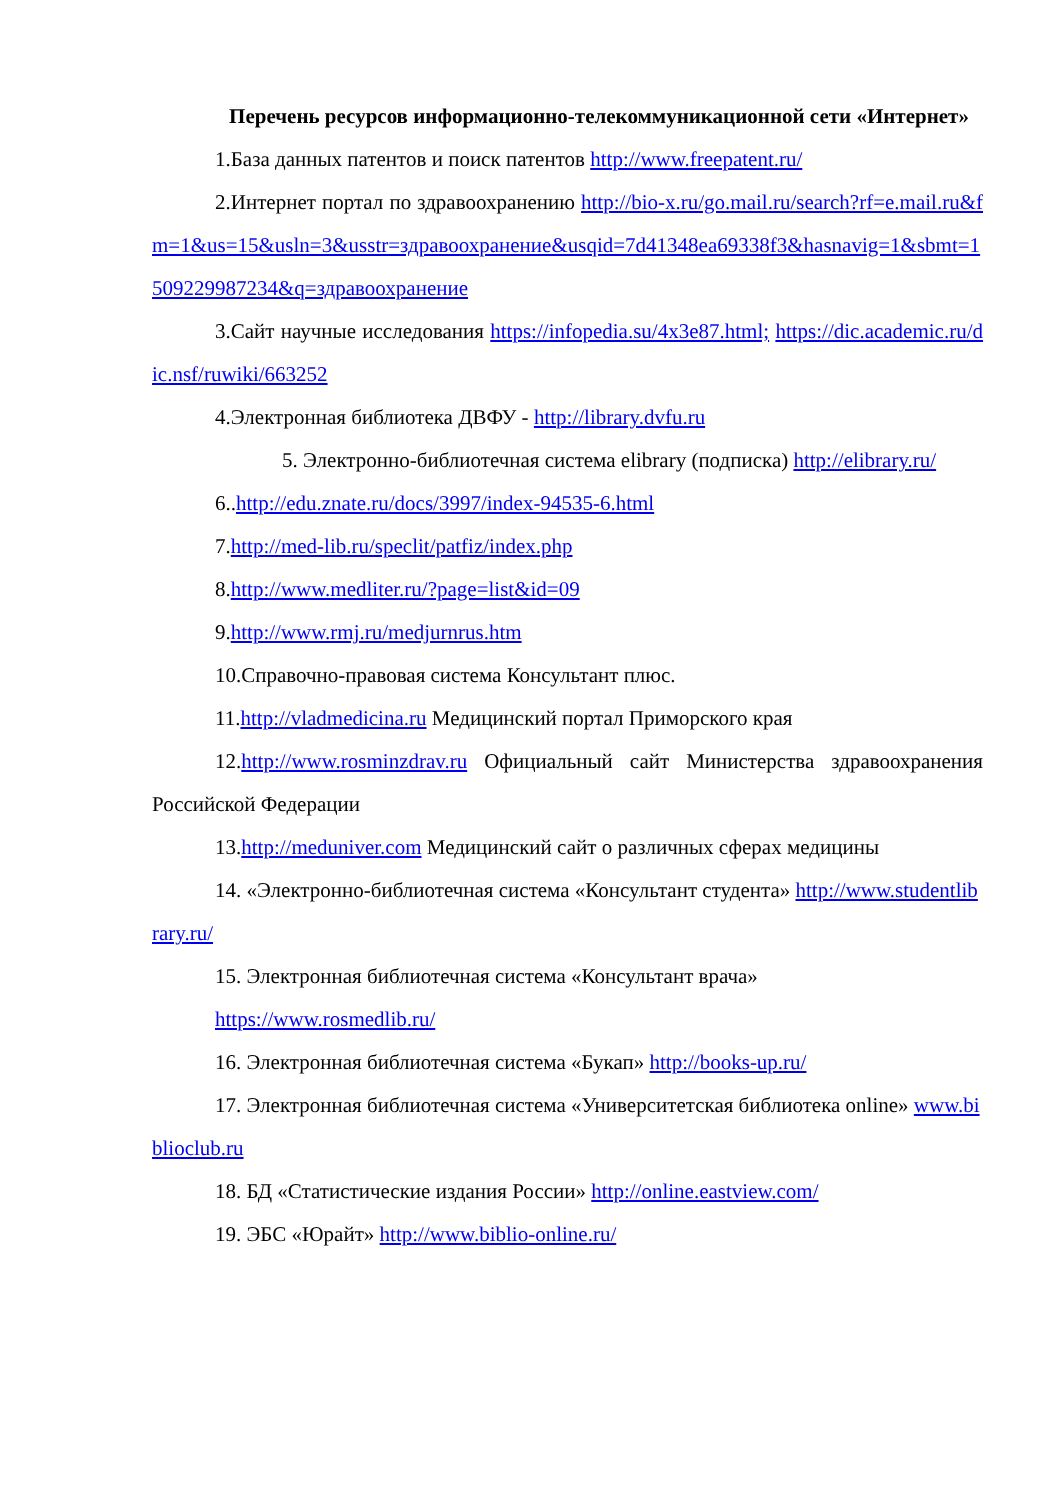Перечень ресурсов информационно-телекоммуникационной сети «Интернет»
1.База данных патентов и поиск патентов http://www.freepatent.ru/
2.Интернет портал по здравоохранению http://bio-x.ru/go.mail.ru/search?rf=e.mail.ru&fm=1&us=15&usln=3&usstr=здравоохранение&usqid=7d41348ea69338f3&hasnavig=1&sbmt=1509229987234&q=здравоохранение
3.Сайт научные исследования https://infopedia.su/4x3e87.html; https://dic.academic.ru/dic.nsf/ruwiki/663252
4.Электронная библиотека ДВФУ - http://library.dvfu.ru
5. Электронно-библиотечная система elibrary (подписка) http://elibrary.ru/
6..http://edu.znate.ru/docs/3997/index-94535-6.html
7.http://med-lib.ru/speclit/patfiz/index.php
8.http://www.medliter.ru/?page=list&id=09
9.http://www.rmj.ru/medjurnrus.htm
10.Справочно-правовая система Консультант плюс.
11.http://vladmedicina.ru Медицинский портал Приморского края
12.http://www.rosminzdrav.ru Официальный сайт Министерства здравоохранения Российской Федерации
13.http://meduniver.com Медицинский сайт о различных сферах медицины
14. «Электронно-библиотечная система «Консультант студента» http://www.studentlibrary.ru/
15. Электронная библиотечная система «Консультант врача»
https://www.rosmedlib.ru/
16. Электронная библиотечная система «Букап» http://books-up.ru/
17. Электронная библиотечная система «Университетская библиотека online» www.biblioclub.ru
18. БД «Статистические издания России» http://online.eastview.com/
19. ЭБС «Юрайт» http://www.biblio-online.ru/